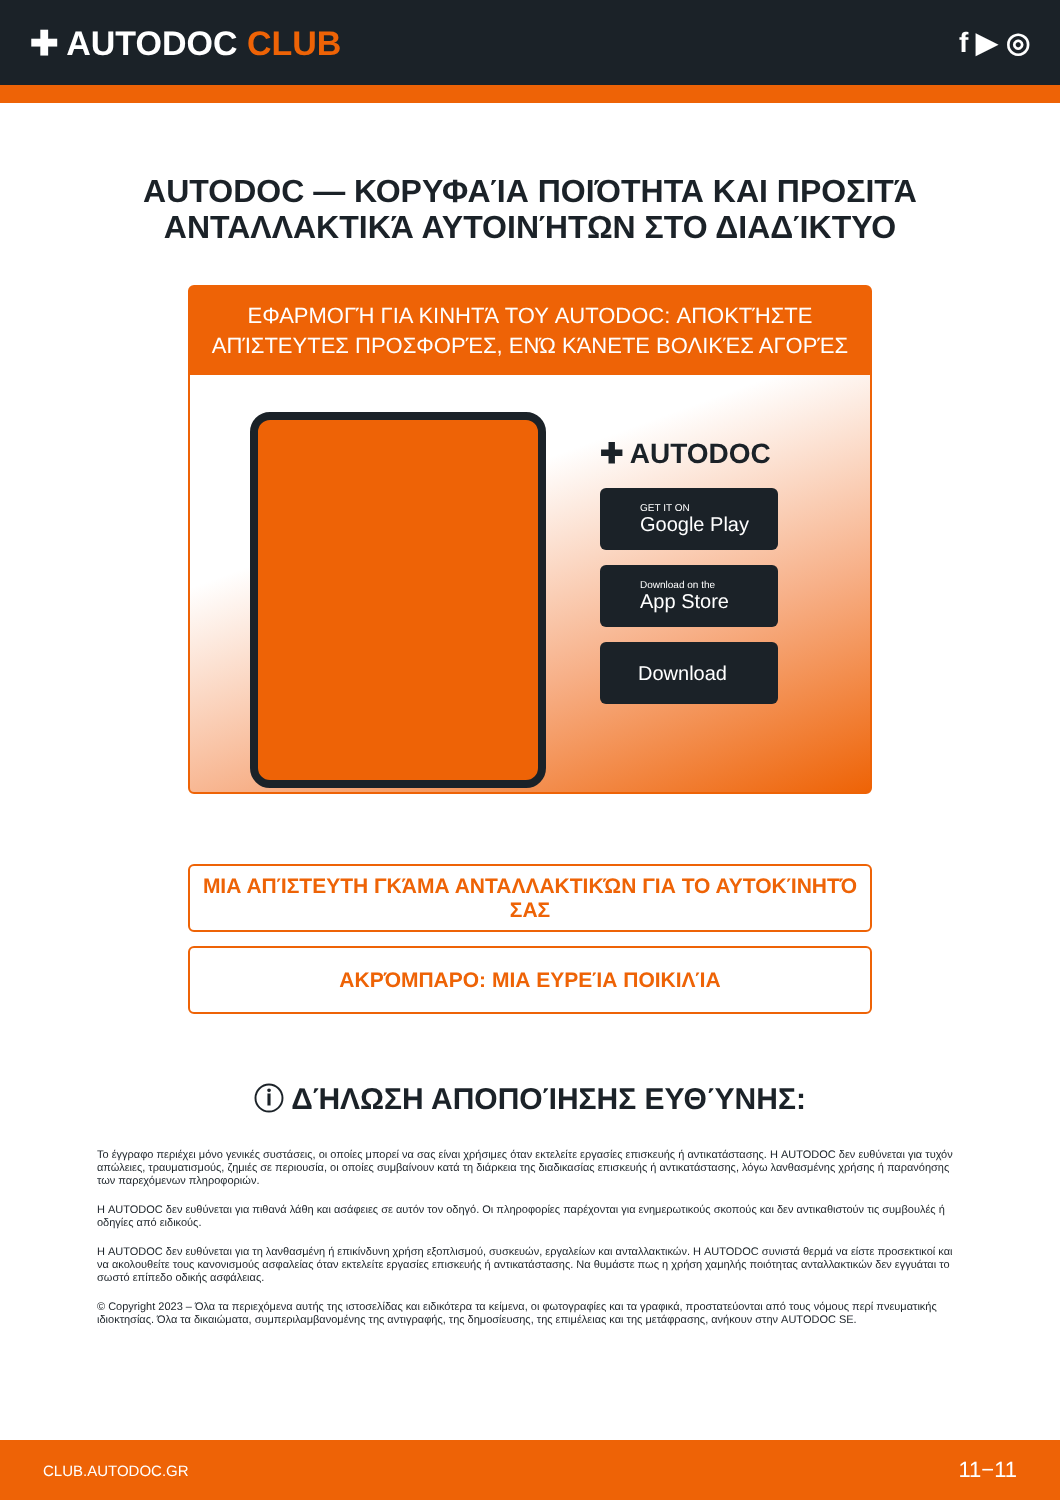✚ AUTODOC CLUB
f ▶ ◎
AUTODOC — ΚΟΡΥΦΑΊΑ ΠΟΙΌΤΗΤΑ ΚΑΙ ΠΡΟΣΙΤΆ ΑΝΤΑΛΛΑΚΤΙΚΆ ΑΥΤΟΙΝΉΤΩΝ ΣΤΟ ΔΙΑΔΊΚΤΥΟ
ΕΦΑΡΜΟΓΉ ΓΙΑ ΚΙΝΗΤΆ ΤΟΥ AUTODOC: ΑΠΟΚΤΉΣΤΕ ΑΠΊΣΤΕΥΤΕΣ ΠΡΟΣΦΟΡΈΣ, ΕΝΏ ΚΆΝΕΤΕ ΒΟΛΙΚΈΣ ΑΓΟΡΈΣ
✚ AUTODOC
GET IT ON
Google Play
Download on the
App Store
Download
ΜΙΑ ΑΠΊΣΤΕΥΤΗ ΓΚΆΜΑ ΑΝΤΑΛΛΑΚΤΙΚΏΝ ΓΙΑ ΤΟ ΑΥΤΟΚΊΝΗΤΌ ΣΑΣ
ΑΚΡΌΜΠΑΡΟ: ΜΙΑ ΕΥΡΕΊΑ ΠΟΙΚΙΛΊΑ
ⓘ ΔΉΛΩΣΗ ΑΠΟΠΟΊΗΣΗΣ ΕΥΘΎΝΗΣ:
Το έγγραφο περιέχει μόνο γενικές συστάσεις, οι οποίες μπορεί να σας είναι χρήσιμες όταν εκτελείτε εργασίες επισκευής ή αντικατάστασης. Η AUTODOC δεν ευθύνεται για τυχόν απώλειες, τραυματισμούς, ζημιές σε περιουσία, οι οποίες συμβαίνουν κατά τη διάρκεια της διαδικασίας επισκευής ή αντικατάστασης, λόγω λανθασμένης χρήσης ή παρανόησης των παρεχόμενων πληροφοριών.
Η AUTODOC δεν ευθύνεται για πιθανά λάθη και ασάφειες σε αυτόν τον οδηγό. Οι πληροφορίες παρέχονται για ενημερωτικούς σκοπούς και δεν αντικαθιστούν τις συμβουλές ή οδηγίες από ειδικούς.
Η AUTODOC δεν ευθύνεται για τη λανθασμένη ή επικίνδυνη χρήση εξοπλισμού, συσκευών, εργαλείων και ανταλλακτικών. Η AUTODOC συνιστά θερμά να είστε προσεκτικοί και να ακολουθείτε τους κανονισμούς ασφαλείας όταν εκτελείτε εργασίες επισκευής ή αντικατάστασης. Να θυμάστε πως η χρήση χαμηλής ποιότητας ανταλλακτικών δεν εγγυάται το σωστό επίπεδο οδικής ασφάλειας.
© Copyright 2023 – Όλα τα περιεχόμενα αυτής της ιστοσελίδας και ειδικότερα τα κείμενα, οι φωτογραφίες και τα γραφικά, προστατεύονται από τους νόμους περί πνευματικής ιδιοκτησίας. Όλα τα δικαιώματα, συμπεριλαμβανομένης της αντιγραφής, της δημοσίευσης, της επιμέλειας και της μετάφρασης, ανήκουν στην AUTODOC SE.
CLUB.AUTODOC.GR 11−11